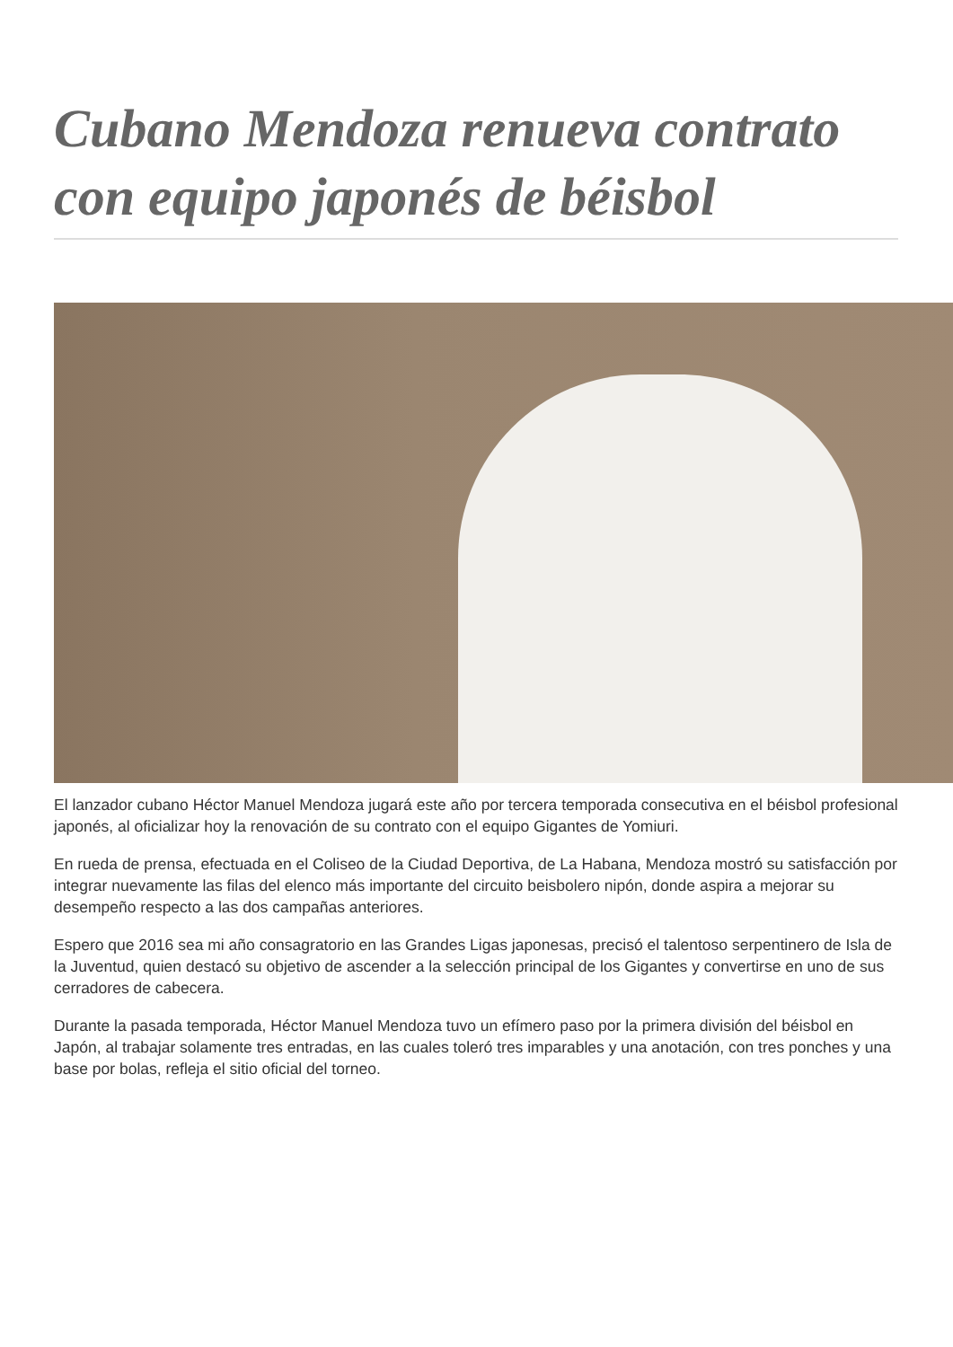Cubano Mendoza renueva contrato con equipo japonés de béisbol
El lanzador cubano Héctor Manuel Mendoza jugará este año por tercera temporada consecutiva en el béisbol profesional japonés, al oficializar hoy la renovación de su contrato con el equipo Gigantes de Yomiuri.
En rueda de prensa, efectuada en el Coliseo de la Ciudad Deportiva, de La Habana, Mendoza mostró su satisfacción por integrar nuevamente las filas del elenco más importante del circuito beisbolero nipón, donde aspira a mejorar su desempeño respecto a las dos campañas anteriores.
Espero que 2016 sea mi año consagratorio en las Grandes Ligas japonesas, precisó el talentoso serpentinero de Isla de la Juventud, quien destacó su objetivo de ascender a la selección principal de los Gigantes y convertirse en uno de sus cerradores de cabecera.
Durante la pasada temporada, Héctor Manuel Mendoza tuvo un efímero paso por la primera división del béisbol en Japón, al trabajar solamente tres entradas, en las cuales toleró tres imparables y una anotación, con tres ponches y una base por bolas, refleja el sitio oficial del torneo.